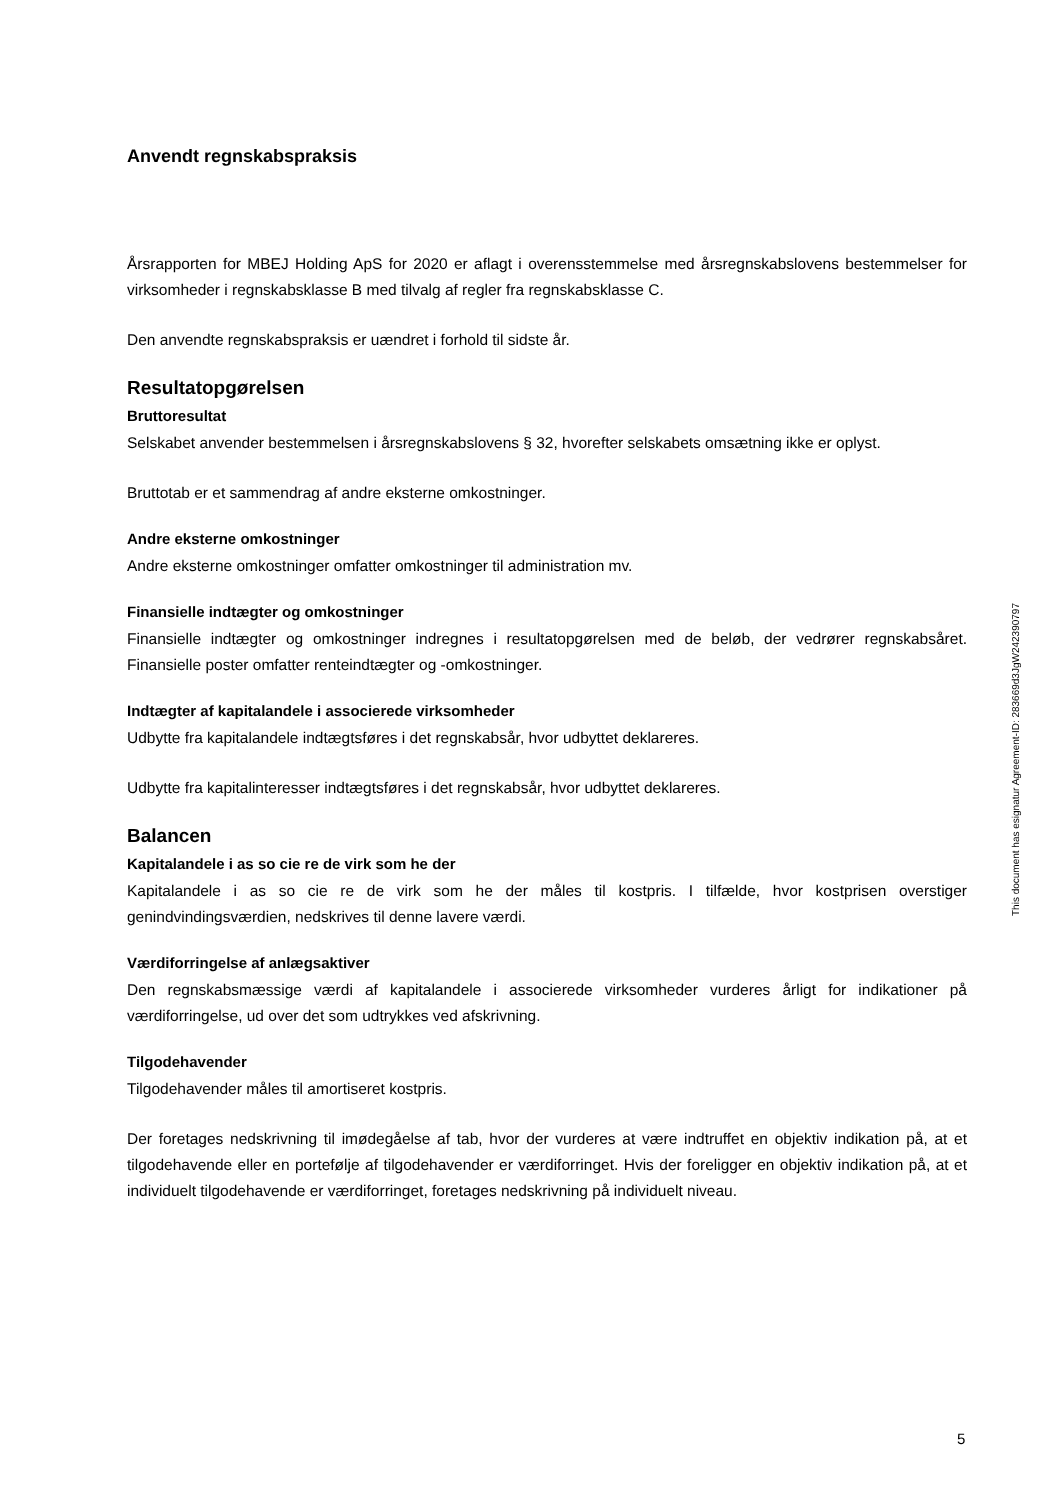Anvendt regnskabspraksis
Årsrapporten for MBEJ Holding ApS for 2020 er aflagt i overensstemmelse med årsregnskabslovens bestemmelser for virksomheder i regnskabsklasse B med tilvalg af regler fra regnskabsklasse C.
Den anvendte regnskabspraksis er uændret i forhold til sidste år.
Resultatopgørelsen
Bruttoresultat
Selskabet anvender bestemmelsen i årsregnskabslovens § 32, hvorefter selskabets omsætning ikke er oplyst.
Bruttotab er et sammendrag af andre eksterne omkostninger.
Andre eksterne omkostninger
Andre eksterne omkostninger omfatter omkostninger til administration mv.
Finansielle indtægter og omkostninger
Finansielle indtægter og omkostninger indregnes i resultatopgørelsen med de beløb, der vedrører regnskabsåret. Finansielle poster omfatter renteindtægter og -omkostninger.
Indtægter af kapitalandele i associerede virksomheder
Udbytte fra kapitalandele indtægtsføres i det regnskabsår, hvor udbyttet deklareres.
Udbytte fra kapitalinteresser indtægtsføres i det regnskabsår, hvor udbyttet deklareres.
Balancen
Kapitalandele i as so cie re de virk som he der
Kapitalandele i as so cie re de virk som he der måles til kostpris. I tilfælde, hvor kostprisen overstiger genindvindingsværdien, nedskrives til denne lavere værdi.
Værdiforringelse af anlægsaktiver
Den regnskabsmæssige værdi af kapitalandele i associerede virksomheder vurderes årligt for indikationer på værdiforringelse, ud over det som udtrykkes ved afskrivning.
Tilgodehavender
Tilgodehavender måles til amortiseret kostpris.
Der foretages nedskrivning til imødegåelse af tab, hvor der vurderes at være indtruffet en objektiv indikation på, at et tilgodehavende eller en portefølje af tilgodehavender er værdiforringet. Hvis der foreligger en objektiv indikation på, at et individuelt tilgodehavende er værdiforringet, foretages nedskrivning på individuelt niveau.
This document has esignatur Agreement-ID: 283669d3JgW242390797
5